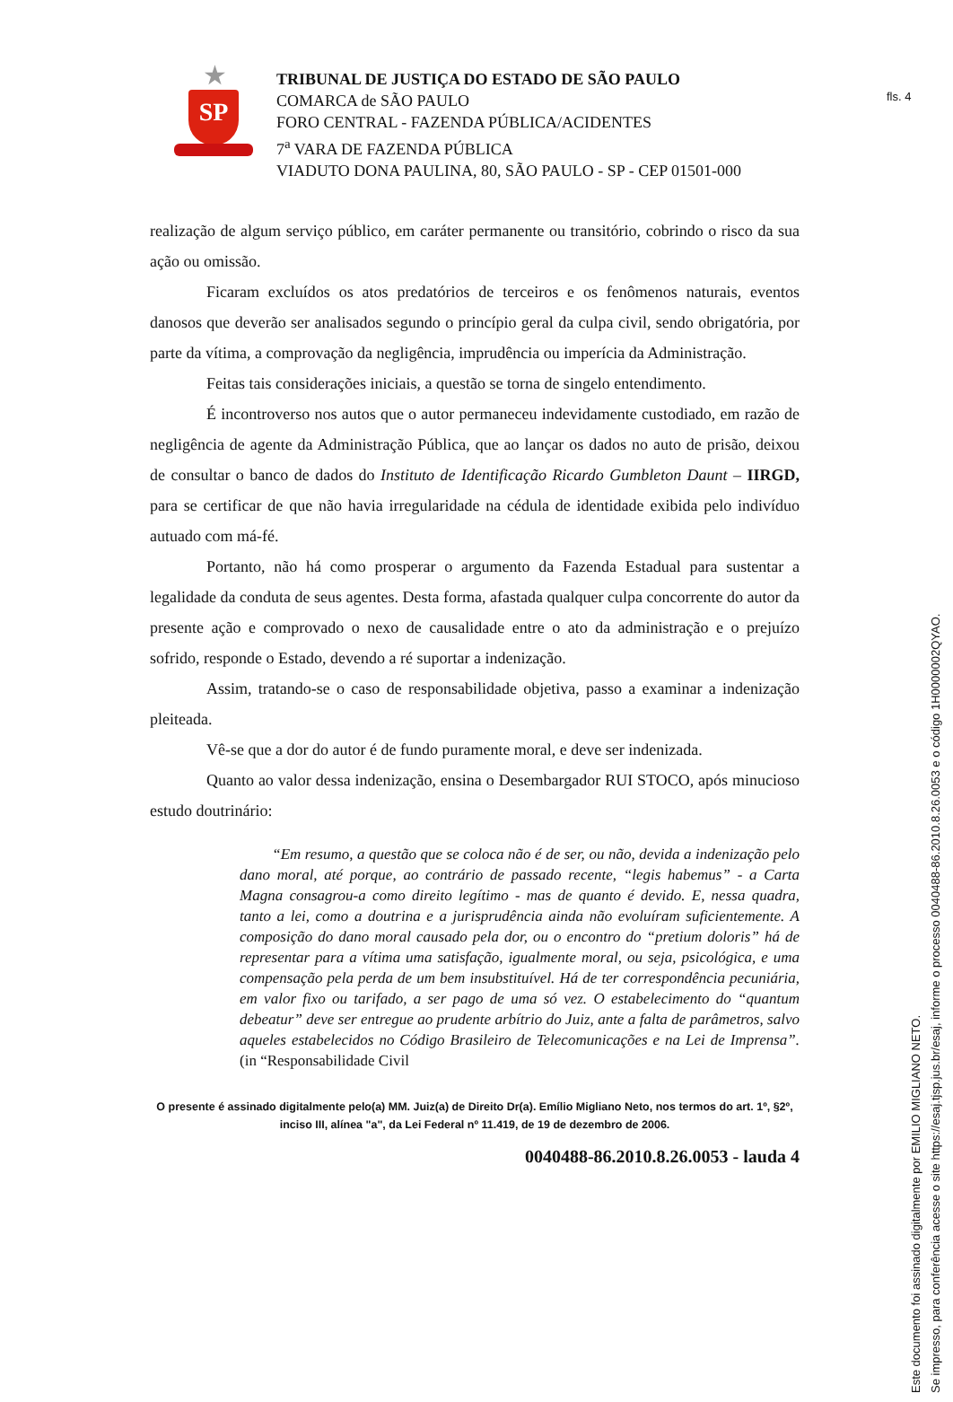fls. 4
★
SP
TRIBUNAL DE JUSTIÇA DO ESTADO DE SÃO PAULO
COMARCA de SÃO PAULO
FORO CENTRAL - FAZENDA PÚBLICA/ACIDENTES
7<sup>a</sup> VARA DE FAZENDA PÚBLICA
VIADUTO DONA PAULINA, 80, SÃO PAULO - SP - CEP 01501-000
realização de algum serviço público, em caráter permanente ou transitório, cobrindo o risco da sua ação ou omissão.
Ficaram excluídos os atos predatórios de terceiros e os fenômenos naturais, eventos danosos que deverão ser analisados segundo o princípio geral da culpa civil, sendo obrigatória, por parte da vítima, a comprovação da negligência, imprudência ou imperícia da Administração.
Feitas tais considerações iniciais, a questão se torna de singelo entendimento.
É incontroverso nos autos que o autor permaneceu indevidamente custodiado, em razão de negligência de agente da Administração Pública, que ao lançar os dados no auto de prisão, deixou de consultar o banco de dados do Instituto de Identificação Ricardo Gumbleton Daunt – IIRGD, para se certificar de que não havia irregularidade na cédula de identidade exibida pelo indivíduo autuado com má-fé.
Portanto, não há como prosperar o argumento da Fazenda Estadual para sustentar a legalidade da conduta de seus agentes. Desta forma, afastada qualquer culpa concorrente do autor da presente ação e comprovado o nexo de causalidade entre o ato da administração e o prejuízo sofrido, responde o Estado, devendo a ré suportar a indenização.
Assim, tratando-se o caso de responsabilidade objetiva, passo a examinar a indenização pleiteada.
Vê-se que a dor do autor é de fundo puramente moral, e deve ser indenizada.
Quanto ao valor dessa indenização, ensina o Desembargador RUI STOCO, após minucioso estudo doutrinário:
“Em resumo, a questão que se coloca não é de ser, ou não, devida a indenização pelo dano moral, até porque, ao contrário de passado recente, “legis habemus” - a Carta Magna consagrou-a como direito legítimo - mas de quanto é devido. E, nessa quadra, tanto a lei, como a doutrina e a jurisprudência ainda não evoluíram suficientemente. A composição do dano moral causado pela dor, ou o encontro do “pretium doloris” há de representar para a vítima uma satisfação, igualmente moral, ou seja, psicológica, e uma compensação pela perda de um bem insubstituível. Há de ter correspondência pecuniária, em valor fixo ou tarifado, a ser pago de uma só vez. O estabelecimento do “quantum debeatur” deve ser entregue ao prudente arbítrio do Juiz, ante a falta de parâmetros, salvo aqueles estabelecidos no Código Brasileiro de Telecomunicações e na Lei de Imprensa”. (in “Responsabilidade Civil
O presente é assinado digitalmente pelo(a) MM. Juiz(a) de Direito Dr(a). Emílio Migliano Neto, nos termos do art. 1º, §2º, inciso III, alínea "a", da Lei Federal nº 11.419, de 19 de dezembro de 2006.
0040488-86.2010.8.26.0053 - lauda 4
Este documento foi assinado digitalmente por EMILIO MIGLIANO NETO.
Se impresso, para conferência acesse o site https://esaj.tjsp.jus.br/esaj, informe o processo 0040488-86.2010.8.26.0053 e o código 1H0000002QYAO.